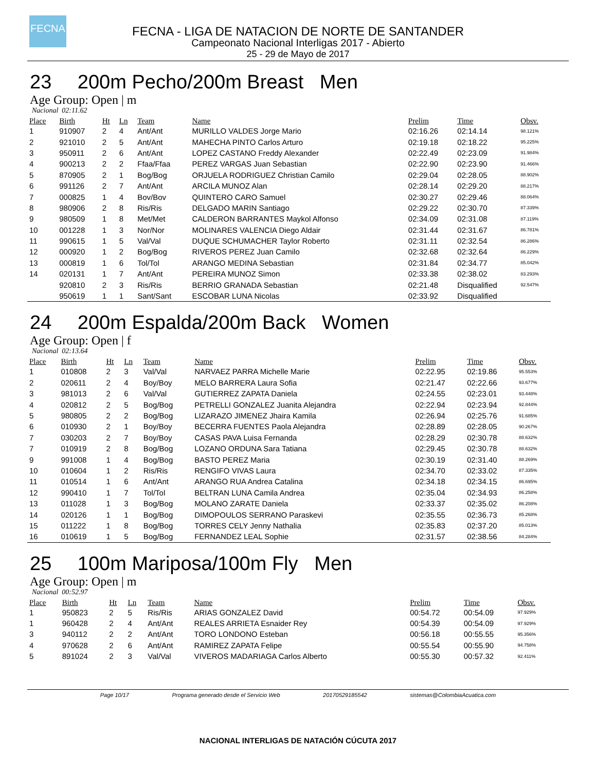FECNA
FECNA - LIGA DE NATACION DE NORTE DE SANTANDER
Campeonato Nacional Interligas 2017 - Abierto
25 - 29 de Mayo de 2017
23 200m Pecho/200m Breast Men
Age Group: Open | m
Nacional 02:11.62
| Place | Birth | Ht | Ln | Team | Name | Prelim | Time | Obsv. |
| --- | --- | --- | --- | --- | --- | --- | --- | --- |
| 1 | 910907 | 2 | 4 | Ant/Ant | MURILLO VALDES Jorge Mario | 02:16.26 | 02:14.14 | 98.121% |
| 2 | 921010 | 2 | 5 | Ant/Ant | MAHECHA PINTO Carlos Arturo | 02:19.18 | 02:18.22 | 95.225% |
| 3 | 950911 | 2 | 6 | Ant/Ant | LOPEZ CASTANO Freddy Alexander | 02:22.49 | 02:23.09 | 91.984% |
| 4 | 900213 | 2 | 2 | Ffaa/Ffaa | PEREZ VARGAS Juan Sebastian | 02:22.90 | 02:23.90 | 91.466% |
| 5 | 870905 | 2 | 1 | Bog/Bog | ORJUELA RODRIGUEZ Christian Camilo | 02:29.04 | 02:28.05 | 88.902% |
| 6 | 991126 | 2 | 7 | Ant/Ant | ARCILA MUNOZ Alan | 02:28.14 | 02:29.20 | 88.217% |
| 7 | 000825 | 1 | 4 | Bov/Bov | QUINTERO CARO Samuel | 02:30.27 | 02:29.46 | 88.064% |
| 8 | 980906 | 2 | 8 | Ris/Ris | DELGADO MARIN Santiago | 02:29.22 | 02:30.70 | 87.339% |
| 9 | 980509 | 1 | 8 | Met/Met | CALDERON BARRANTES Maykol Alfonso | 02:34.09 | 02:31.08 | 87.119% |
| 10 | 001228 | 1 | 3 | Nor/Nor | MOLINARES VALENCIA Diego Aldair | 02:31.44 | 02:31.67 | 86.781% |
| 11 | 990615 | 1 | 5 | Val/Val | DUQUE SCHUMACHER Taylor Roberto | 02:31.11 | 02:32.54 | 86.286% |
| 12 | 000920 | 1 | 2 | Bog/Bog | RIVEROS PEREZ Juan Camilo | 02:32.68 | 02:32.64 | 86.229% |
| 13 | 000819 | 1 | 6 | Tol/Tol | ARANGO MEDINA Sebastian | 02:31.84 | 02:34.77 | 85.042% |
| 14 | 020131 | 1 | 7 | Ant/Ant | PEREIRA MUNOZ Simon | 02:33.38 | 02:38.02 | 83.293% |
| | 920810 | 2 | 3 | Ris/Ris | BERRIO GRANADA Sebastian | 02:21.48 | Disqualified | 92.547% |
| | 950619 | 1 | 1 | Sant/Sant | ESCOBAR LUNA Nicolas | 02:33.92 | Disqualified | |
24 200m Espalda/200m Back Women
Age Group: Open | f
Nacional 02:13.64
| Place | Birth | Ht | Ln | Team | Name | Prelim | Time | Obsv. |
| --- | --- | --- | --- | --- | --- | --- | --- | --- |
| 1 | 010808 | 2 | 3 | Val/Val | NARVAEZ PARRA Michelle Marie | 02:22.95 | 02:19.86 | 95.553% |
| 2 | 020611 | 2 | 4 | Boy/Boy | MELO BARRERA Laura Sofia | 02:21.47 | 02:22.66 | 93.677% |
| 3 | 981013 | 2 | 6 | Val/Val | GUTIERREZ ZAPATA Daniela | 02:24.55 | 02:23.01 | 93.448% |
| 4 | 020812 | 2 | 5 | Bog/Bog | PETRELLI GONZALEZ Juanita Alejandra | 02:22.94 | 02:23.94 | 92.844% |
| 5 | 980805 | 2 | 2 | Bog/Bog | LIZARAZO JIMENEZ Jhaira Kamila | 02:26.94 | 02:25.76 | 91.685% |
| 6 | 010930 | 2 | 1 | Boy/Boy | BECERRA FUENTES Paola Alejandra | 02:28.89 | 02:28.05 | 90.267% |
| 7 | 030203 | 2 | 7 | Boy/Boy | CASAS PAVA Luisa Fernanda | 02:28.29 | 02:30.78 | 88.632% |
| 7 | 010919 | 2 | 8 | Bog/Bog | LOZANO ORDUNA Sara Tatiana | 02:29.45 | 02:30.78 | 88.632% |
| 9 | 991008 | 1 | 4 | Bog/Bog | BASTO PEREZ Maria | 02:30.19 | 02:31.40 | 88.269% |
| 10 | 010604 | 1 | 2 | Ris/Ris | RENGIFO VIVAS Laura | 02:34.70 | 02:33.02 | 87.335% |
| 11 | 010514 | 1 | 6 | Ant/Ant | ARANGO RUA Andrea Catalina | 02:34.18 | 02:34.15 | 86.695% |
| 12 | 990410 | 1 | 7 | Tol/Tol | BELTRAN LUNA Camila Andrea | 02:35.04 | 02:34.93 | 86.258% |
| 13 | 011028 | 1 | 3 | Bog/Bog | MOLANO ZARATE Daniela | 02:33.37 | 02:35.02 | 86.208% |
| 14 | 020126 | 1 | 1 | Bog/Bog | DIMOPOULOS SERRANO Paraskevi | 02:35.55 | 02:36.73 | 85.268% |
| 15 | 011222 | 1 | 8 | Bog/Bog | TORRES CELY Jenny Nathalia | 02:35.83 | 02:37.20 | 85.013% |
| 16 | 010619 | 1 | 5 | Bog/Bog | FERNANDEZ LEAL Sophie | 02:31.57 | 02:38.56 | 84.284% |
25 100m Mariposa/100m Fly Men
Age Group: Open | m
Nacional 00:52.97
| Place | Birth | Ht | Ln | Team | Name | Prelim | Time | Obsv. |
| --- | --- | --- | --- | --- | --- | --- | --- | --- |
| 1 | 950823 | 2 | 5 | Ris/Ris | ARIAS GONZALEZ David | 00:54.72 | 00:54.09 | 97.929% |
| 1 | 960428 | 2 | 4 | Ant/Ant | REALES ARRIETA Esnaider Rey | 00:54.39 | 00:54.09 | 97.929% |
| 3 | 940112 | 2 | 2 | Ant/Ant | TORO LONDONO Esteban | 00:56.18 | 00:55.55 | 95.356% |
| 4 | 970628 | 2 | 6 | Ant/Ant | RAMIREZ ZAPATA Felipe | 00:55.54 | 00:55.90 | 94.758% |
| 5 | 891024 | 2 | 3 | Val/Val | VIVEROS MADARIAGA Carlos Alberto | 00:55.30 | 00:57.32 | 92.411% |
Page 10/17 Programa generado desde el Servicio Web 20170529185542 sistemas@ColombiaAcuatica.com
NACIONAL INTERLIGAS DE NATACIÓN CÚCUTA 2017